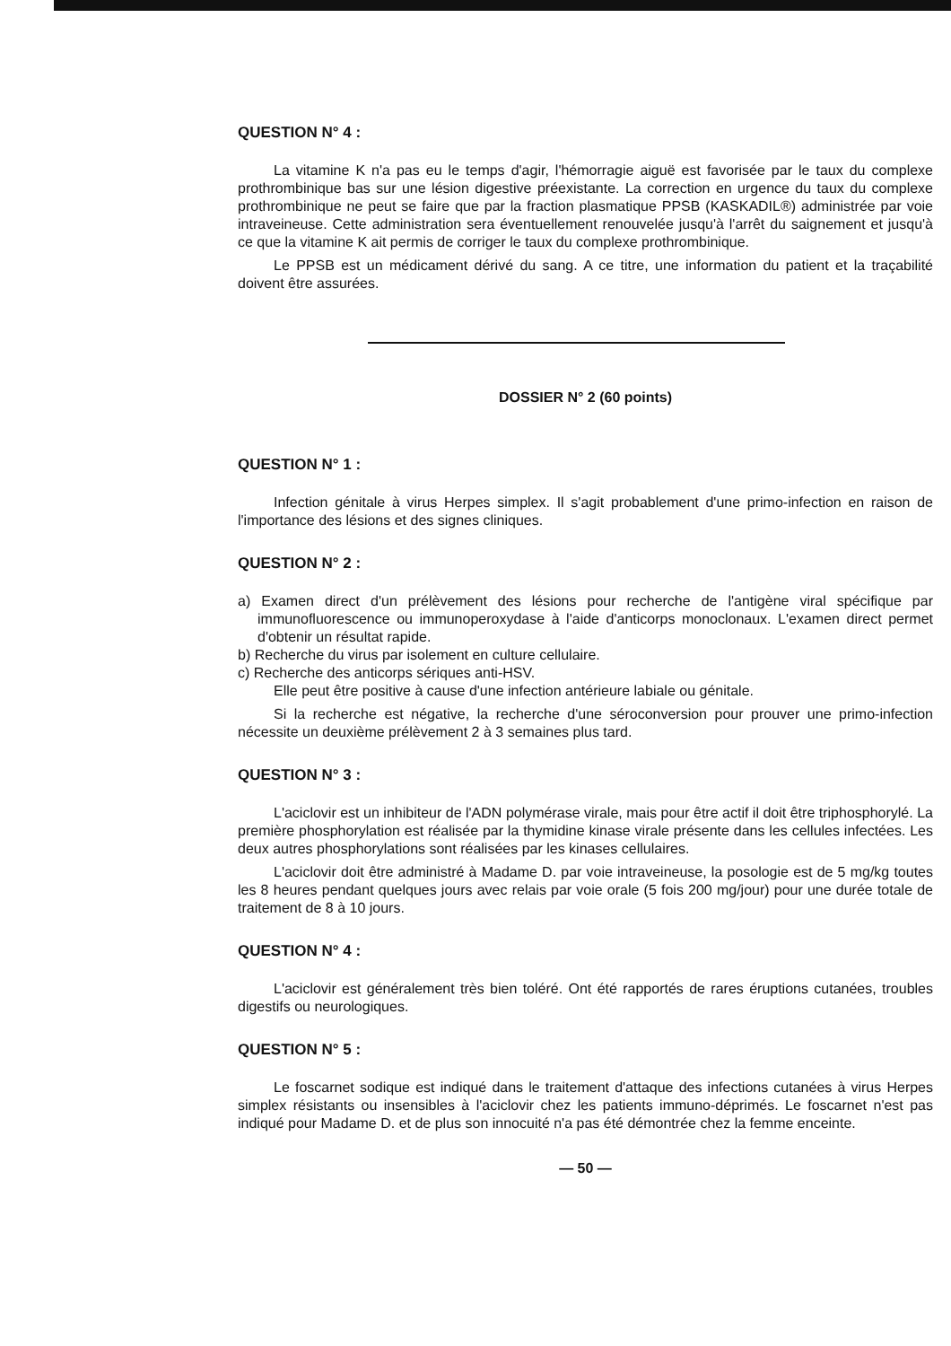QUESTION N° 4 :
La vitamine K n'a pas eu le temps d'agir, l'hémorragie aiguë est favorisée par le taux du complexe prothrombinique bas sur une lésion digestive préexistante. La correction en urgence du taux du complexe prothrombinique ne peut se faire que par la fraction plasmatique PPSB (KASKADIL®) administrée par voie intraveineuse. Cette administration sera éventuellement renouvelée jusqu'à l'arrêt du saignement et jusqu'à ce que la vitamine K ait permis de corriger le taux du complexe prothrombinique.
Le PPSB est un médicament dérivé du sang. A ce titre, une information du patient et la traçabilité doivent être assurées.
DOSSIER N° 2 (60 points)
QUESTION N° 1 :
Infection génitale à virus Herpes simplex. Il s'agit probablement d'une primo-infection en raison de l'importance des lésions et des signes cliniques.
QUESTION N° 2 :
a) Examen direct d'un prélèvement des lésions pour recherche de l'antigène viral spécifique par immunofluorescence ou immunoperoxydase à l'aide d'anticorps monoclonaux. L'examen direct permet d'obtenir un résultat rapide.
b) Recherche du virus par isolement en culture cellulaire.
c) Recherche des anticorps sériques anti-HSV.
Elle peut être positive à cause d'une infection antérieure labiale ou génitale.
Si la recherche est négative, la recherche d'une séroconversion pour prouver une primo-infection nécessite un deuxième prélèvement 2 à 3 semaines plus tard.
QUESTION N° 3 :
L'aciclovir est un inhibiteur de l'ADN polymérase virale, mais pour être actif il doit être triphosphorylé. La première phosphorylation est réalisée par la thymidine kinase virale présente dans les cellules infectées. Les deux autres phosphorylations sont réalisées par les kinases cellulaires.
L'aciclovir doit être administré à Madame D. par voie intraveineuse, la posologie est de 5 mg/kg toutes les 8 heures pendant quelques jours avec relais par voie orale (5 fois 200 mg/jour) pour une durée totale de traitement de 8 à 10 jours.
QUESTION N° 4 :
L'aciclovir est généralement très bien toléré. Ont été rapportés de rares éruptions cutanées, troubles digestifs ou neurologiques.
QUESTION N° 5 :
Le foscarnet sodique est indiqué dans le traitement d'attaque des infections cutanées à virus Herpes simplex résistants ou insensibles à l'aciclovir chez les patients immuno-déprimés. Le foscarnet n'est pas indiqué pour Madame D. et de plus son innocuité n'a pas été démontrée chez la femme enceinte.
— 50 —